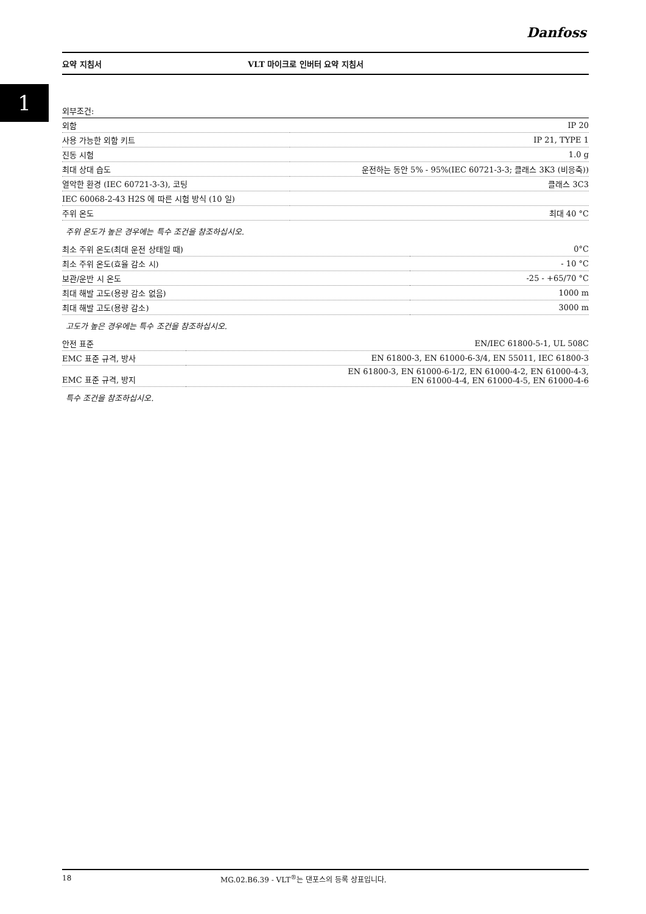Danfoss
요약 지침서 VLT 마이크로 인버터 요약 지침서
1
| 외부조건: | |
| 외함 | IP 20 |
| 사용 가능한 외함 키트 | IP 21, TYPE 1 |
| 진동 시험 | 1.0 g |
| 최대 상대 습도 | 운전하는 동안 5% - 95%(IEC 60721-3-3; 클래스 3K3 (비응축)) |
| 열악한 환경 (IEC 60721-3-3), 코팅 | 클래스 3C3 |
| IEC 60068-2-43 H2S 에 따른 시험 방식 (10 일) | |
| 주위 온도 | 최대 40 °C |
주위 온도가 높은 경우에는 특수 조건을 참조하십시오.
| 최소 주위 온도(최대 운전 상태일 때) | 0°C |
| 최소 주위 온도(효율 감소 시) | - 10 °C |
| 보관/운반 시 온도 | -25 - +65/70 °C |
| 최대 해발 고도(용량 감소 없음) | 1000 m |
| 최대 해발 고도(용량 감소) | 3000 m |
고도가 높은 경우에는 특수 조건을 참조하십시오.
| 안전 표준 | EN/IEC 61800-5-1, UL 508C |
| EMC 표준 규격, 방사 | EN 61800-3, EN 61000-6-3/4, EN 55011, IEC 61800-3 |
| EMC 표준 규격, 방지 | EN 61800-3, EN 61000-6-1/2, EN 61000-4-2, EN 61000-4-3, EN 61000-4-4, EN 61000-4-5, EN 61000-4-6 |
특수 조건을 참조하십시오.
18 MG.02.B6.39 - VLT<sup>®</sup>는 댄포스의 등록 상표입니다.